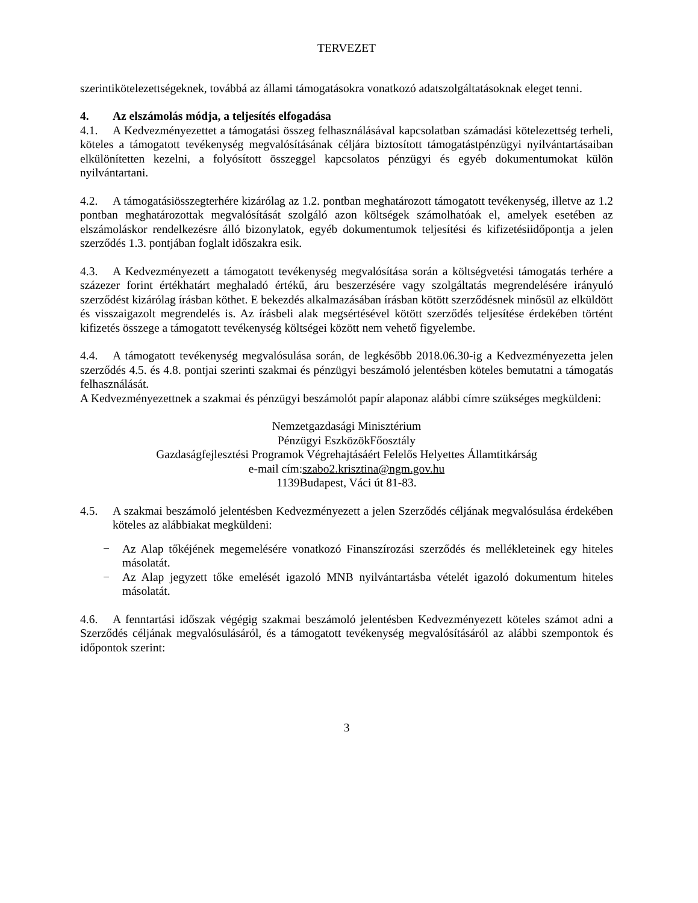TERVEZET
szerintikötelezettségeknek, továbbá az állami támogatásokra vonatkozó adatszolgáltatásoknak eleget tenni.
4. Az elszámolás módja, a teljesítés elfogadása
4.1. A Kedvezményezettet a támogatási összeg felhasználásával kapcsolatban számadási kötelezettség terheli, köteles a támogatott tevékenység megvalósításának céljára biztosított támogatástpénzügyi nyilvántartásaiban elkülönítetten kezelni, a folyósított összeggel kapcsolatos pénzügyi és egyéb dokumentumokat külön nyilvántartani.
4.2. A támogatásiösszegterhére kizárólag az 1.2. pontban meghatározott támogatott tevékenység, illetve az 1.2 pontban meghatározottak megvalósítását szolgáló azon költségek számolhatóak el, amelyek esetében az elszámoláskor rendelkezésre álló bizonylatok, egyéb dokumentumok teljesítési és kifizetésiidőpontja a jelen szerződés 1.3. pontjában foglalt időszakra esik.
4.3. A Kedvezményezett a támogatott tevékenység megvalósítása során a költségvetési támogatás terhére a százezer forint értékhatárt meghaladó értékű, áru beszerzésére vagy szolgáltatás megrendelésére irányuló szerződést kizárólag írásban köthet. E bekezdés alkalmazásában írásban kötött szerződésnek minősül az elküldött és visszaigazolt megrendelés is. Az írásbeli alak megsértésével kötött szerződés teljesítése érdekében történt kifizetés összege a támogatott tevékenység költségei között nem vehető figyelembe.
4.4. A támogatott tevékenység megvalósulása során, de legkésőbb 2018.06.30-ig a Kedvezményezetta jelen szerződés 4.5. és 4.8. pontjai szerinti szakmai és pénzügyi beszámoló jelentésben köteles bemutatni a támogatás felhasználását.
A Kedvezményezettnek a szakmai és pénzügyi beszámolót papír alaponaz alábbi címre szükséges megküldeni:
Nemzetgazdasági Minisztérium
Pénzügyi EszközökFőosztály
Gazdaságfejlesztési Programok Végrehajtásáért Felelős Helyettes Államtitkárság
e-mail cím:szabo2.krisztina@ngm.gov.hu
1139Budapest, Váci út 81-83.
4.5. A szakmai beszámoló jelentésben Kedvezményezett a jelen Szerződés céljának megvalósulása érdekében köteles az alábbiakat megküldeni:
− Az Alap tőkéjének megemelésére vonatkozó Finanszírozási szerződés és mellékleteinek egy hiteles másolatát.
− Az Alap jegyzett tőke emelését igazoló MNB nyilvántartásba vételét igazoló dokumentum hiteles másolatát.
4.6. A fenntartási időszak végégig szakmai beszámoló jelentésben Kedvezményezett köteles számot adni a Szerződés céljának megvalósulásáról, és a támogatott tevékenység megvalósításáról az alábbi szempontok és időpontok szerint:
3